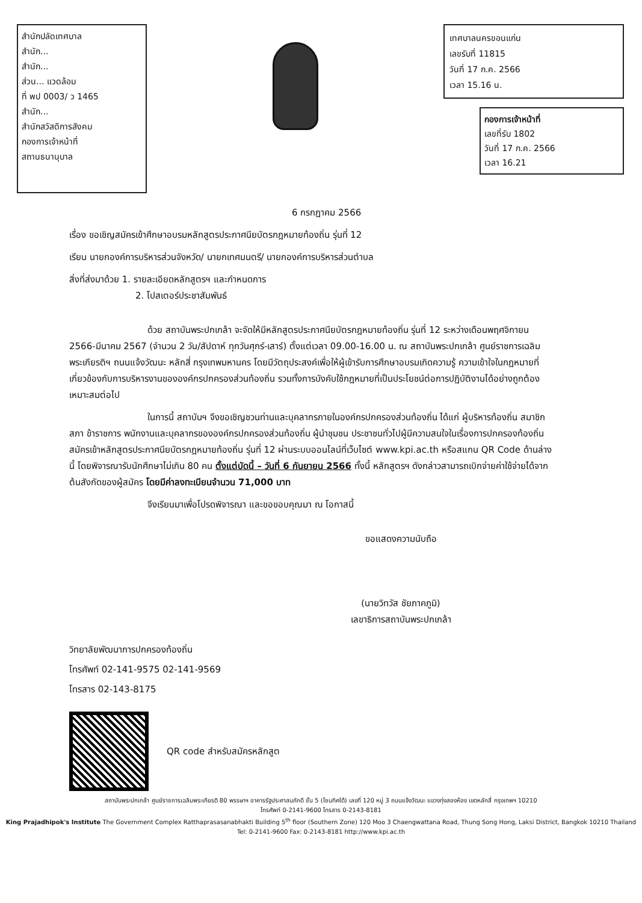สำนักปลัดเทศบาล
สำนัก...
สำนัก...
ส่วน... แวดล้อม
ที่ พป 0003/ ว 1465
สำนัก...
สำนักสวัสดิการสังคม
กองการเจ้าหน้าที่
สถานธนานุบาล
เทศบาลนครขอนแก่น
เลขรับที่ 11815
วันที่ 17 ก.ค. 2566
เวลา 15.16 น.
กองการเจ้าหน้าที่
เลขที่รับ 1802
วันที่ 17 ก.ค. 2566
เวลา 16.21
6 กรกฎาคม 2566
เรื่อง ขอเชิญสมัครเข้าศึกษาอบรมหลักสูตรประกาศนียบัตรกฎหมายท้องถิ่น รุ่นที่ 12
เรียน นายกองค์การบริหารส่วนจังหวัด/ นายกเทศมนตรี/ นายกองค์การบริหารส่วนตำบล
สิ่งที่ส่งมาด้วย 1. รายละเอียดหลักสูตรฯ และกำหนดการ
2. โปสเตอร์ประชาสัมพันธ์
ด้วย สถาบันพระปกเกล้า จะจัดให้มีหลักสูตรประกาศนียบัตรกฎหมายท้องถิ่น รุ่นที่ 12 ระหว่างเดือนพฤศจิกายน 2566-มีนาคม 2567 (จำนวน 2 วัน/สัปดาห์ ทุกวันศุกร์-เสาร์) ตั้งแต่เวลา 09.00-16.00 น. ณ สถาบันพระปกเกล้า ศูนย์ราชการเฉลิมพระเกียรติฯ ถนนแจ้งวัฒนะ หลักสี่ กรุงเทพมหานคร โดยมีวัตถุประสงค์เพื่อให้ผู้เข้ารับการศึกษาอบรมเกิดความรู้ ความเข้าใจในกฎหมายที่เกี่ยวข้องกับการบริหารงานขององค์กรปกครองส่วนท้องถิ่น รวมทั้งการบังคับใช้กฎหมายที่เป็นประโยชน์ต่อการปฏิบัติงานได้อย่างถูกต้องเหมาะสมต่อไป
ในการนี้ สถาบันฯ จึงขอเชิญชวนท่านและบุคลากรภายในองค์กรปกครองส่วนท้องถิ่น ได้แก่ ผู้บริหารท้องถิ่น สมาชิกสภา ข้าราชการ พนักงานและบุคลากรขององค์กรปกครองส่วนท้องถิ่น ผู้นำชุมชน ประชาชนทั่วไปผู้มีความสนใจในเรื่องการปกครองท้องถิ่น สมัครเข้าหลักสูตรประกาศนียบัตรกฎหมายท้องถิ่น รุ่นที่ 12 ผ่านระบบออนไลน์ที่เว็บไซต์ www.kpi.ac.th หรือสแกน QR Code ด้านล่างนี้ โดยพิจารณารับนักศึกษาไม่เกิน 80 คน ตั้งแต่บัดนี้ – วันที่ 6 กันยายน 2566 ทั้งนี้ หลักสูตรฯ ดังกล่าวสามารถเบิกจ่ายค่าใช้จ่ายได้จากต้นสังกัดของผู้สมัคร โดยมีค่าลงทะเบียนจำนวน 71,000 บาท
จึงเรียนมาเพื่อโปรดพิจารณา และขอขอบคุณมา ณ โอกาสนี้
ขอแสดงความนับถือ
(นายวิทวัส ชัยภาคภูมิ)
เลขาธิการสถาบันพระปกเกล้า
วิทยาลัยพัฒนาการปกครองท้องถิ่น
โทรศัพท์ 02-141-9575 02-141-9569
โทรสาร 02-143-8175
QR code สำหรับสมัครหลักสูต
สถาบันพระปกเกล้า ศูนย์ราชการเฉลิมพระเกียรติ 80 พรรษาฯ อาคารรัฐประศาสนภักดี ชั้น 5 (โซนทิศใต้) เลขที่ 120 หมู่ 3 ถนนแจ้งวัฒนะ แขวงทุ่งสองห้อง เขตหลักสี่ กรุงเทพฯ 10210
โทรศัพท์ 0-2141-9600 โทรสาร 0-2143-8181
King Prajadhipok's Institute The Government Complex Ratthaprasasanabhakti Building 5<sup>th</sup> floor (Southern Zone) 120 Moo 3 Chaengwattana Road, Thung Song Hong, Laksi District, Bangkok 10210 Thailand
Tel: 0-2141-9600 Fax: 0-2143-8181 http://www.kpi.ac.th